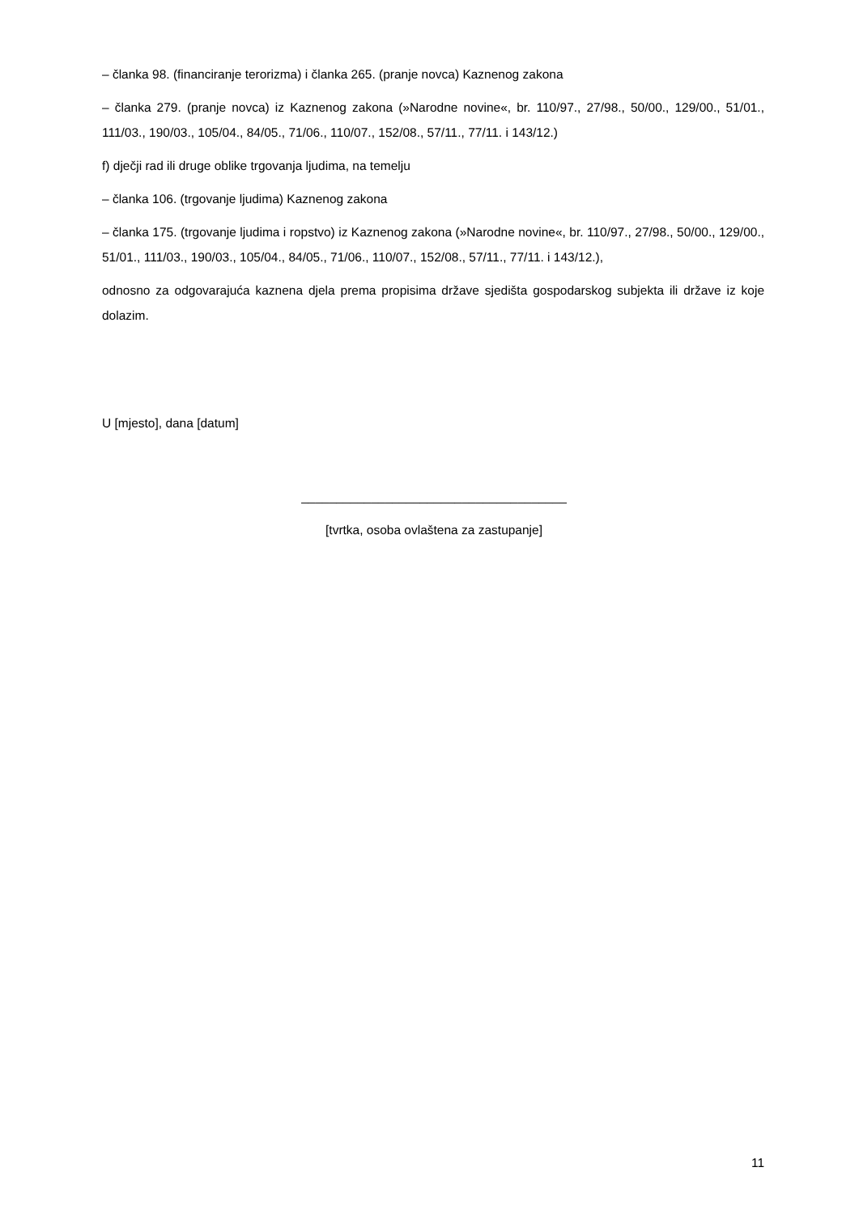– članka 98. (financiranje terorizma) i članka 265. (pranje novca) Kaznenog zakona
– članka 279. (pranje novca) iz Kaznenog zakona (»Narodne novine«, br. 110/97., 27/98., 50/00., 129/00., 51/01., 111/03., 190/03., 105/04., 84/05., 71/06., 110/07., 152/08., 57/11., 77/11. i 143/12.)
f) dječji rad ili druge oblike trgovanja ljudima, na temelju
– članka 106. (trgovanje ljudima) Kaznenog zakona
– članka 175. (trgovanje ljudima i ropstvo) iz Kaznenog zakona (»Narodne novine«, br. 110/97., 27/98., 50/00., 129/00., 51/01., 111/03., 190/03., 105/04., 84/05., 71/06., 110/07., 152/08., 57/11., 77/11. i 143/12.),
odnosno za odgovarajuća kaznena djela prema propisima države sjedišta gospodarskog subjekta ili države iz koje dolazim.
U [mjesto], dana [datum]
______________________________________
[tvrtka, osoba ovlaštena za zastupanje]
11